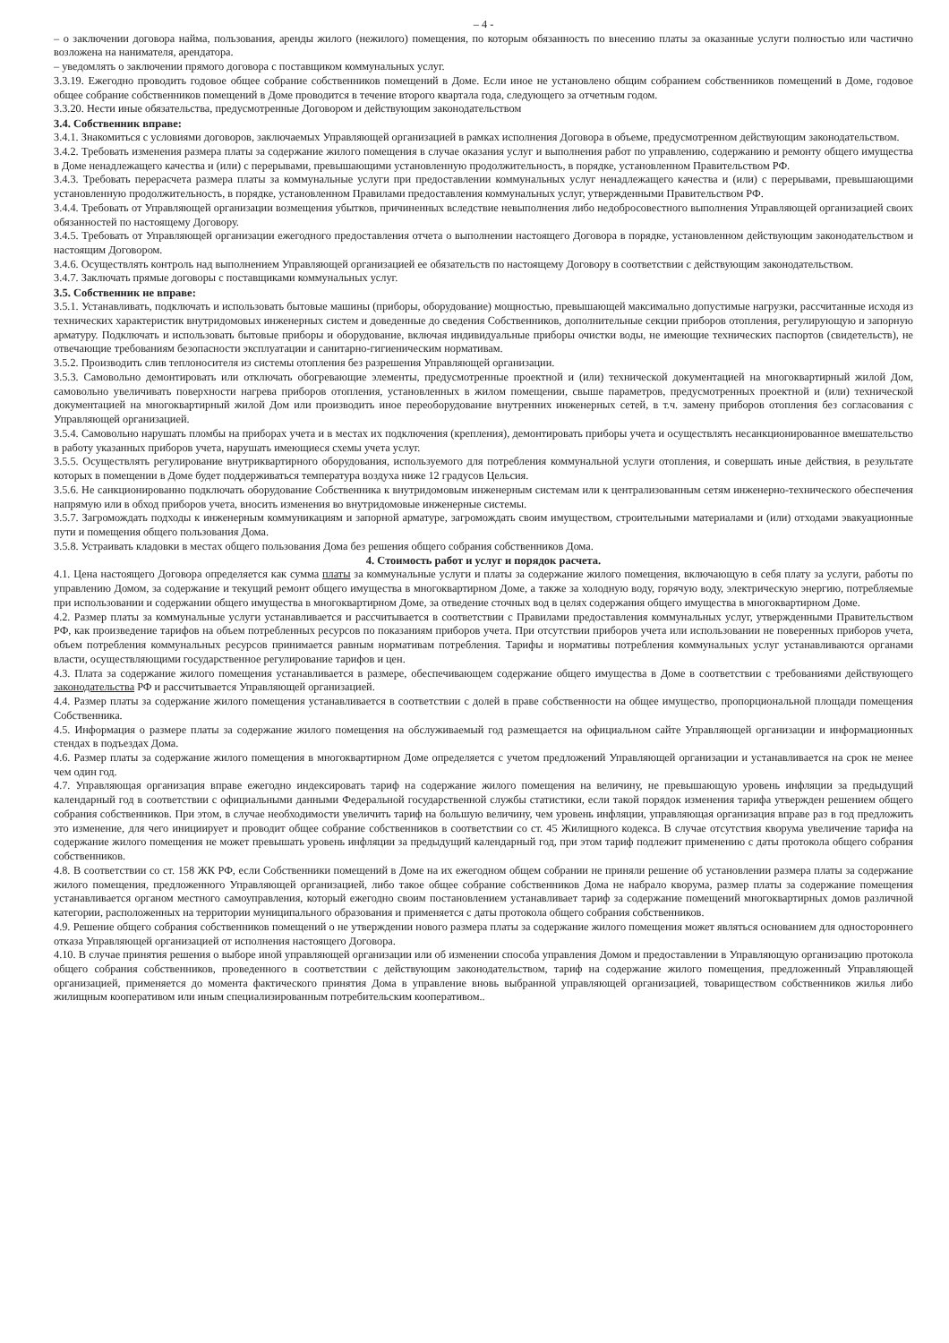– 4 -
– о заключении договора найма, пользования, аренды жилого (нежилого) помещения, по которым обязанность по внесению платы за оказанные услуги полностью или частично возложена на нанимателя, арендатора.
– уведомлять о заключении прямого договора с поставщиком коммунальных услуг.
3.3.19. Ежегодно проводить годовое общее собрание собственников помещений в Доме. Если иное не установлено общим собранием собственников помещений в Доме, годовое общее собрание собственников помещений в Доме проводится в течение второго квартала года, следующего за отчетным годом.
3.3.20. Нести иные обязательства, предусмотренные Договором и действующим законодательством
3.4. Собственник вправе:
3.4.1. Знакомиться с условиями договоров, заключаемых Управляющей организацией в рамках исполнения Договора в объеме, предусмотренном действующим законодательством.
3.4.2. Требовать изменения размера платы за содержание жилого помещения в случае оказания услуг и выполнения работ по управлению, содержанию и ремонту общего имущества в Доме ненадлежащего качества и (или) с перерывами, превышающими установленную продолжительность, в порядке, установленном Правительством РФ.
3.4.3. Требовать перерасчета размера платы за коммунальные услуги при предоставлении коммунальных услуг ненадлежащего качества и (или) с перерывами, превышающими установленную продолжительность, в порядке, установленном Правилами предоставления коммунальных услуг, утвержденными Правительством РФ.
3.4.4. Требовать от Управляющей организации возмещения убытков, причиненных вследствие невыполнения либо недобросовестного выполнения Управляющей организацией своих обязанностей по настоящему Договору.
3.4.5. Требовать от Управляющей организации ежегодного предоставления отчета о выполнении настоящего Договора в порядке, установленном действующим законодательством и настоящим Договором.
3.4.6. Осуществлять контроль над выполнением Управляющей организацией ее обязательств по настоящему Договору в соответствии с действующим законодательством.
3.4.7. Заключать прямые договоры с поставщиками коммунальных услуг.
3.5. Собственник не вправе:
3.5.1. Устанавливать, подключать и использовать бытовые машины (приборы, оборудование) мощностью, превышающей максимально допустимые нагрузки, рассчитанные исходя из технических характеристик внутридомовых инженерных систем и доведенные до сведения Собственников, дополнительные секции приборов отопления, регулирующую и запорную арматуру. Подключать и использовать бытовые приборы и оборудование, включая индивидуальные приборы очистки воды, не имеющие технических паспортов (свидетельств), не отвечающие требованиям безопасности эксплуатации и санитарно-гигиеническим нормативам.
3.5.2. Производить слив теплоносителя из системы отопления без разрешения Управляющей организации.
3.5.3. Самовольно демонтировать или отключать обогревающие элементы, предусмотренные проектной и (или) технической документацией на многоквартирный жилой Дом, самовольно увеличивать поверхности нагрева приборов отопления, установленных в жилом помещении, свыше параметров, предусмотренных проектной и (или) технической документацией на многоквартирный жилой Дом или производить иное переоборудование внутренних инженерных сетей, в т.ч. замену приборов отопления без согласования с Управляющей организацией.
3.5.4. Самовольно нарушать пломбы на приборах учета и в местах их подключения (крепления), демонтировать приборы учета и осуществлять несанкционированное вмешательство в работу указанных приборов учета, нарушать имеющиеся схемы учета услуг.
3.5.5. Осуществлять регулирование внутриквартирного оборудования, используемого для потребления коммунальной услуги отопления, и совершать иные действия, в результате которых в помещении в Доме будет поддерживаться температура воздуха ниже 12 градусов Цельсия.
3.5.6. Не санкционированно подключать оборудование Собственника к внутридомовым инженерным системам или к централизованным сетям инженерно-технического обеспечения напрямую или в обход приборов учета, вносить изменения во внутридомовые инженерные системы.
3.5.7. Загромождать подходы к инженерным коммуникациям и запорной арматуре, загромождать своим имуществом, строительными материалами и (или) отходами эвакуационные пути и помещения общего пользования Дома.
3.5.8. Устраивать кладовки в местах общего пользования Дома без решения общего собрания собственников Дома.
4. Стоимость работ и услуг и порядок расчета.
4.1. Цена настоящего Договора определяется как сумма платы за коммунальные услуги и платы за содержание жилого помещения, включающую в себя плату за услуги, работы по управлению Домом, за содержание и текущий ремонт общего имущества в многоквартирном Доме, а также за холодную воду, горячую воду, электрическую энергию, потребляемые при использовании и содержании общего имущества в многоквартирном Доме, за отведение сточных вод в целях содержания общего имущества в многоквартирном Доме.
4.2. Размер платы за коммунальные услуги устанавливается и рассчитывается в соответствии с Правилами предоставления коммунальных услуг, утвержденными Правительством РФ, как произведение тарифов на объем потребленных ресурсов по показаниям приборов учета. При отсутствии приборов учета или использовании не поверенных приборов учета, объем потребления коммунальных ресурсов принимается равным нормативам потребления. Тарифы и нормативы потребления коммунальных услуг устанавливаются органами власти, осуществляющими государственное регулирование тарифов и цен.
4.3. Плата за содержание жилого помещения устанавливается в размере, обеспечивающем содержание общего имущества в Доме в соответствии с требованиями действующего законодательства РФ и рассчитывается Управляющей организацией.
4.4. Размер платы за содержание жилого помещения устанавливается в соответствии с долей в праве собственности на общее имущество, пропорциональной площади помещения Собственника.
4.5. Информация о размере платы за содержание жилого помещения на обслуживаемый год размещается на официальном сайте Управляющей организации и информационных стендах в подъездах Дома.
4.6. Размер платы за содержание жилого помещения в многоквартирном Доме определяется с учетом предложений Управляющей организации и устанавливается на срок не менее чем один год.
4.7. Управляющая организация вправе ежегодно индексировать тариф на содержание жилого помещения на величину, не превышающую уровень инфляции за предыдущий календарный год в соответствии с официальными данными Федеральной государственной службы статистики, если такой порядок изменения тарифа утвержден решением общего собрания собственников. При этом, в случае необходимости увеличить тариф на большую величину, чем уровень инфляции, управляющая организация вправе раз в год предложить это изменение, для чего инициирует и проводит общее собрание собственников в соответствии со ст. 45 Жилищного кодекса. В случае отсутствия кворума увеличение тарифа на содержание жилого помещения не может превышать уровень инфляции за предыдущий календарный год, при этом тариф подлежит применению с даты протокола общего собрания собственников.
4.8. В соответствии со ст. 158 ЖК РФ, если Собственники помещений в Доме на их ежегодном общем собрании не приняли решение об установлении размера платы за содержание жилого помещения, предложенного Управляющей организацией, либо такое общее собрание собственников Дома не набрало кворума, размер платы за содержание помещения устанавливается органом местного самоуправления, который ежегодно своим постановлением устанавливает тариф за содержание помещений многоквартирных домов различной категории, расположенных на территории муниципального образования и применяется с даты протокола общего собрания собственников.
4.9. Решение общего собрания собственников помещений о не утверждении нового размера платы за содержание жилого помещения может являться основанием для одностороннего отказа Управляющей организацией от исполнения настоящего Договора.
4.10. В случае принятия решения о выборе иной управляющей организации или об изменении способа управления Домом и предоставлении в Управляющую организацию протокола общего собрания собственников, проведенного в соответствии с действующим законодательством, тариф на содержание жилого помещения, предложенный Управляющей организацией, применяется до момента фактического принятия Дома в управление вновь выбранной управляющей организацией, товариществом собственников жилья либо жилищным кооперативом или иным специализированным потребительским кооперативом..